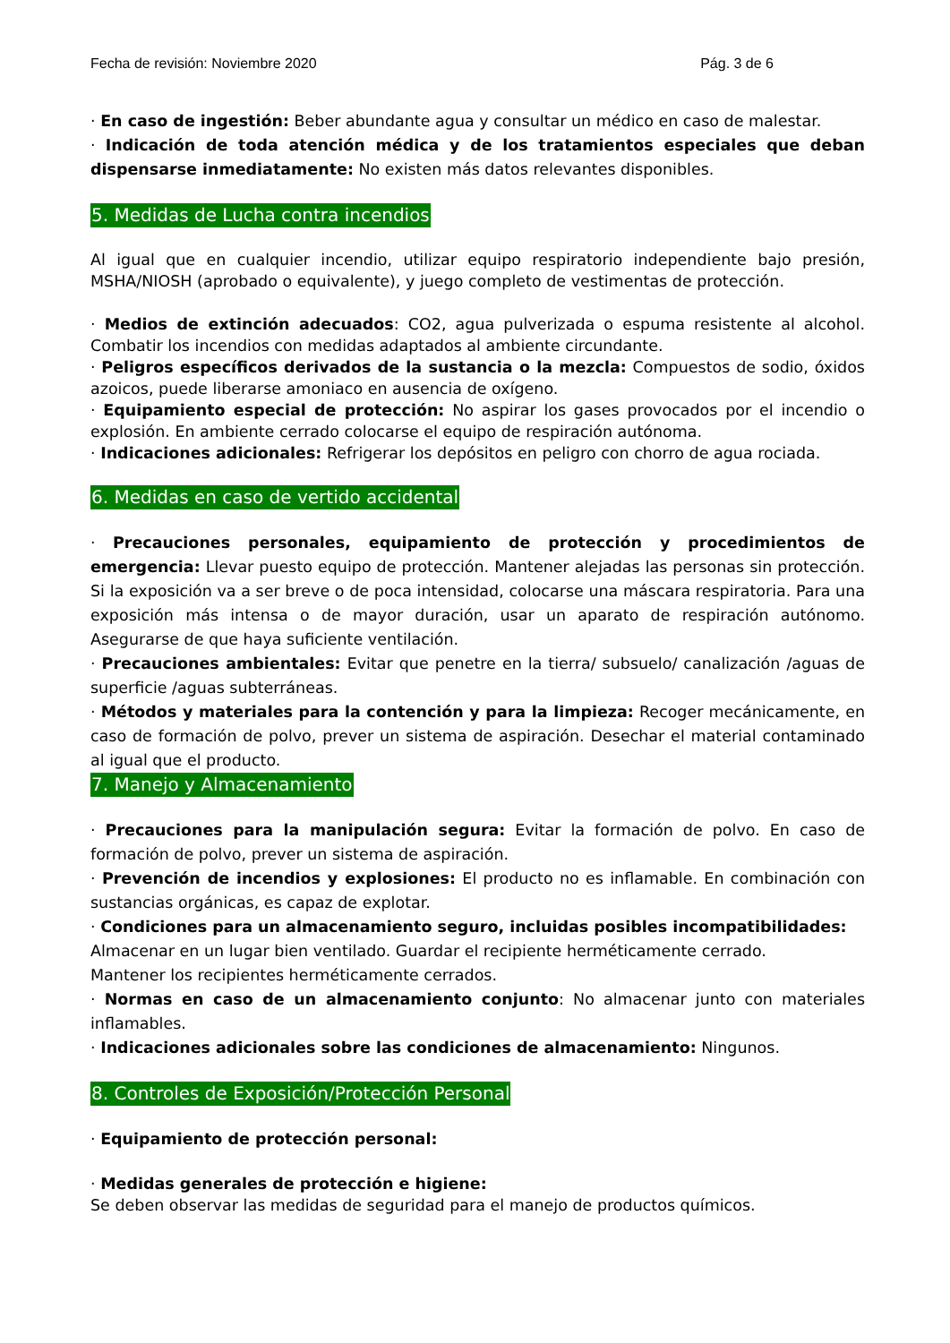Fecha de revisión: Noviembre 2020 Pág. 3 de 6
· En caso de ingestión: Beber abundante agua y consultar un médico en caso de malestar.
· Indicación de toda atención médica y de los tratamientos especiales que deban dispensarse inmediatamente: No existen más datos relevantes disponibles.
5. Medidas de Lucha contra incendios
Al igual que en cualquier incendio, utilizar equipo respiratorio independiente bajo presión, MSHA/NIOSH (aprobado o equivalente), y juego completo de vestimentas de protección.
· Medios de extinción adecuados: CO2, agua pulverizada o espuma resistente al alcohol. Combatir los incendios con medidas adaptados al ambiente circundante.
· Peligros específicos derivados de la sustancia o la mezcla: Compuestos de sodio, óxidos azoicos, puede liberarse amoniaco en ausencia de oxígeno.
· Equipamiento especial de protección: No aspirar los gases provocados por el incendio o explosión. En ambiente cerrado colocarse el equipo de respiración autónoma.
· Indicaciones adicionales: Refrigerar los depósitos en peligro con chorro de agua rociada.
6. Medidas en caso de vertido accidental
· Precauciones personales, equipamiento de protección y procedimientos de emergencia: Llevar puesto equipo de protección. Mantener alejadas las personas sin protección. Si la exposición va a ser breve o de poca intensidad, colocarse una máscara respiratoria. Para una exposición más intensa o de mayor duración, usar un aparato de respiración autónomo. Asegurarse de que haya suficiente ventilación.
· Precauciones ambientales: Evitar que penetre en la tierra/ subsuelo/ canalización /aguas de superficie /aguas subterráneas.
· Métodos y materiales para la contención y para la limpieza: Recoger mecánicamente, en caso de formación de polvo, prever un sistema de aspiración. Desechar el material contaminado al igual que el producto.
7. Manejo y Almacenamiento
· Precauciones para la manipulación segura: Evitar la formación de polvo. En caso de formación de polvo, prever un sistema de aspiración.
· Prevención de incendios y explosiones: El producto no es inflamable. En combinación con sustancias orgánicas, es capaz de explotar.
· Condiciones para un almacenamiento seguro, incluidas posibles incompatibilidades:
Almacenar en un lugar bien ventilado. Guardar el recipiente herméticamente cerrado.
Mantener los recipientes herméticamente cerrados.
· Normas en caso de un almacenamiento conjunto: No almacenar junto con materiales inflamables.
· Indicaciones adicionales sobre las condiciones de almacenamiento: Ningunos.
8. Controles de Exposición/Protección Personal
· Equipamiento de protección personal:
· Medidas generales de protección e higiene:
Se deben observar las medidas de seguridad para el manejo de productos químicos.